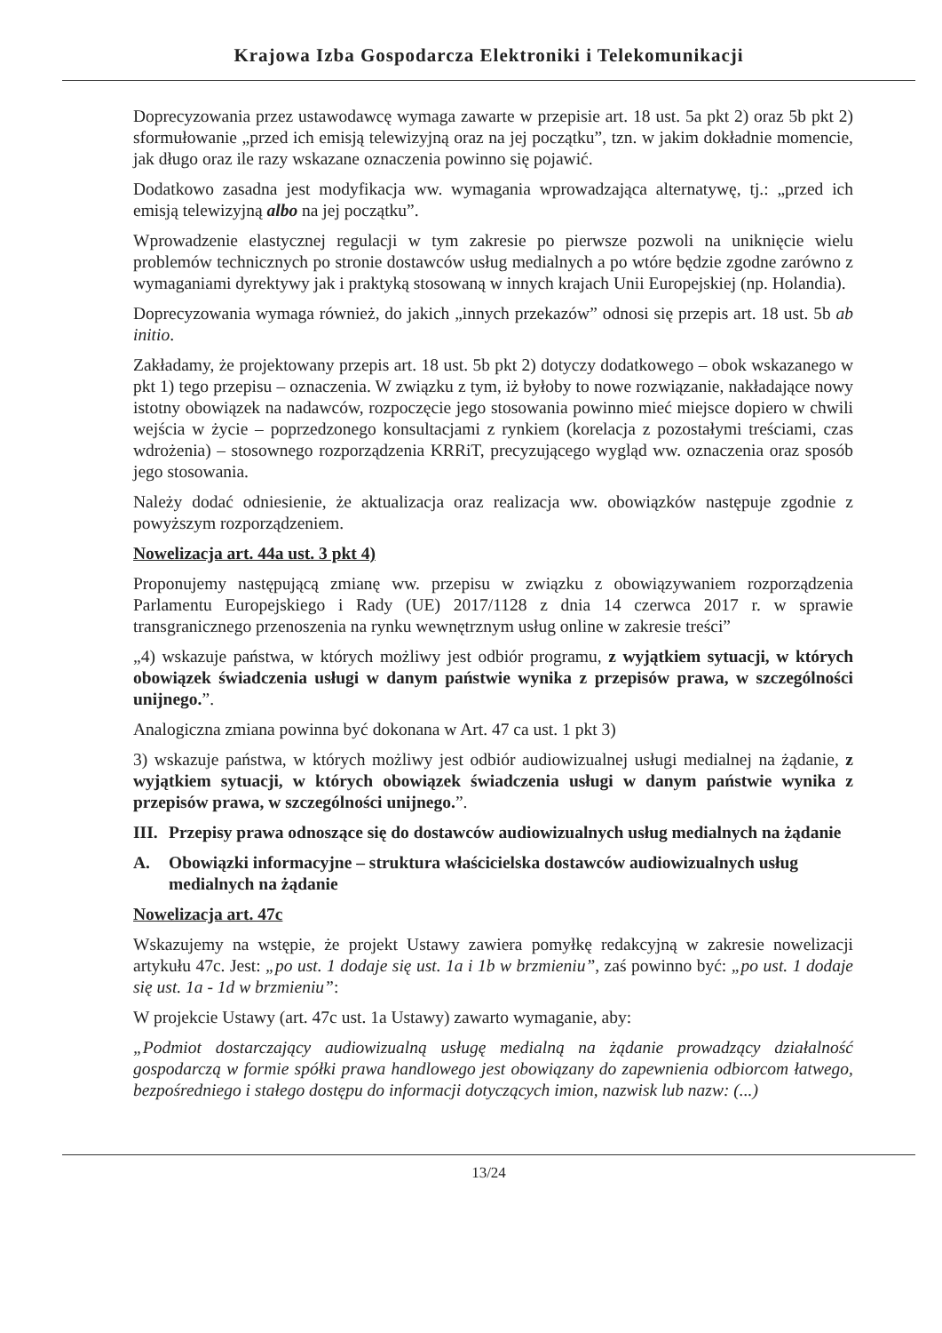Krajowa Izba Gospodarcza Elektroniki i Telekomunikacji
Doprecyzowania przez ustawodawcę wymaga zawarte w przepisie art. 18 ust. 5a pkt 2) oraz 5b pkt 2) sformułowanie „przed ich emisją telewizyjną oraz na jej początku”, tzn. w jakim dokładnie momencie, jak długo oraz ile razy wskazane oznaczenia powinno się pojawić.
Dodatkowo zasadna jest modyfikacja ww. wymagania wprowadzająca alternatywę, tj.: „przed ich emisją telewizyjną albo na jej początku”.
Wprowadzenie elastycznej regulacji w tym zakresie po pierwsze pozwoli na uniknięcie wielu problemów technicznych po stronie dostawców usług medialnych a po wtóre będzie zgodne zarówno z wymaganiami dyrektywy jak i praktyką stosowaną w innych krajach Unii Europejskiej (np. Holandia).
Doprecyzowania wymaga również, do jakich „innych przekazów” odnosi się przepis art. 18 ust. 5b ab initio.
Zakładamy, że projektowany przepis art. 18 ust. 5b pkt 2) dotyczy dodatkowego – obok wskazanego w pkt 1) tego przepisu – oznaczenia. W związku z tym, iż byłoby to nowe rozwiązanie, nakładające nowy istotny obowiązek na nadawców, rozpoczęcie jego stosowania powinno mieć miejsce dopiero w chwili wejścia w życie – poprzedzonego konsultacjami z rynkiem (korelacja z pozostałymi treściami, czas wdrożenia) – stosownego rozporządzenia KRRiT, precyzującego wygląd ww. oznaczenia oraz sposób jego stosowania.
Należy dodać odniesienie, że aktualizacja oraz realizacja ww. obowiązków następuje zgodnie z powyższym rozporządzeniem.
Nowelizacja art. 44a ust. 3 pkt 4)
Proponujemy następującą zmianę ww. przepisu w związku z obowiązywaniem rozporządzenia Parlamentu Europejskiego i Rady (UE) 2017/1128 z dnia 14 czerwca 2017 r. w sprawie transgranicznego przenoszenia na rynku wewnętrznym usług online w zakresie treści”
„4) wskazuje państwa, w których możliwy jest odbiór programu, z wyjątkiem sytuacji, w których obowiązek świadczenia usługi w danym państwie wynika z przepisów prawa, w szczególności unijnego.”.
Analogiczna zmiana powinna być dokonana w Art. 47 ca ust. 1 pkt 3)
3) wskazuje państwa, w których możliwy jest odbiór audiowizualnej usługi medialnej na żądanie, z wyjątkiem sytuacji, w których obowiązek świadczenia usługi w danym państwie wynika z przepisów prawa, w szczególności unijnego.”.
III. Przepisy prawa odnoszące się do dostawców audiowizualnych usług medialnych na żądanie
A. Obowiązki informacyjne – struktura właścicielska dostawców audiowizualnych usług medialnych na żądanie
Nowelizacja art. 47c
Wskazujemy na wstępie, że projekt Ustawy zawiera pomyłkę redakcyjną w zakresie nowelizacji artykułu 47c. Jest: „po ust. 1 dodaje się ust. 1a i 1b w brzmieniu”, zaś powinno być: „po ust. 1 dodaje się ust. 1a - 1d w brzmieniu”:
W projekcie Ustawy (art. 47c ust. 1a Ustawy) zawarto wymaganie, aby:
„Podmiot dostarczający audiowizualną usługę medialną na żądanie prowadzący działalność gospodarczą w formie spółki prawa handlowego jest obowiązany do zapewnienia odbiorcom łatwego, bezpośredniego i stałego dostępu do informacji dotyczących imion, nazwisk lub nazw: (...)
13/24